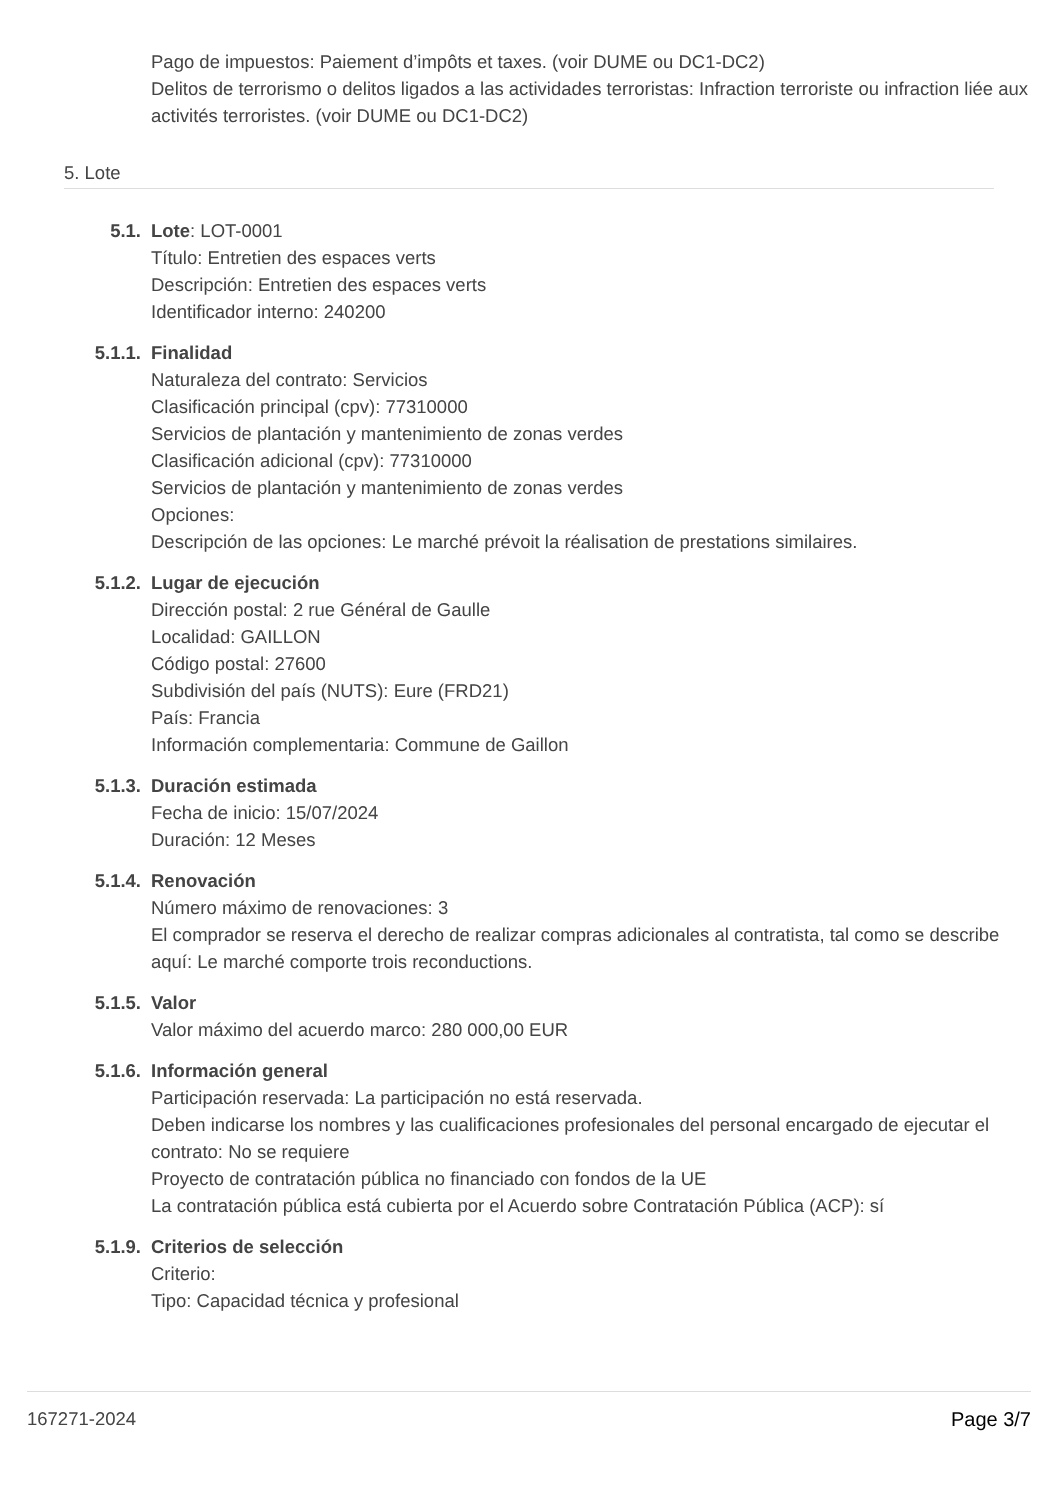Pago de impuestos: Paiement d’impôts et taxes. (voir DUME ou DC1-DC2)
Delitos de terrorismo o delitos ligados a las actividades terroristas: Infraction terroriste ou infraction liée aux activités terroristes. (voir DUME ou DC1-DC2)
5. Lote
5.1. Lote: LOT-0001
Título: Entretien des espaces verts
Descripción: Entretien des espaces verts
Identificador interno: 240200
5.1.1. Finalidad
Naturaleza del contrato: Servicios
Clasificación principal (cpv): 77310000
Servicios de plantación y mantenimiento de zonas verdes
Clasificación adicional (cpv): 77310000
Servicios de plantación y mantenimiento de zonas verdes
Opciones:
Descripción de las opciones: Le marché prévoit la réalisation de prestations similaires.
5.1.2. Lugar de ejecución
Dirección postal: 2 rue Général de Gaulle
Localidad: GAILLON
Código postal: 27600
Subdivisión del país (NUTS): Eure (FRD21)
País: Francia
Información complementaria: Commune de Gaillon
5.1.3. Duración estimada
Fecha de inicio: 15/07/2024
Duración: 12 Meses
5.1.4. Renovación
Número máximo de renovaciones: 3
El comprador se reserva el derecho de realizar compras adicionales al contratista, tal como se describe aquí: Le marché comporte trois reconductions.
5.1.5. Valor
Valor máximo del acuerdo marco: 280 000,00 EUR
5.1.6. Información general
Participación reservada: La participación no está reservada.
Deben indicarse los nombres y las cualificaciones profesionales del personal encargado de ejecutar el contrato: No se requiere
Proyecto de contratación pública no financiado con fondos de la UE
La contratación pública está cubierta por el Acuerdo sobre Contratación Pública (ACP): sí
5.1.9. Criterios de selección
Criterio:
Tipo: Capacidad técnica y profesional
167271-2024 Page 3/7